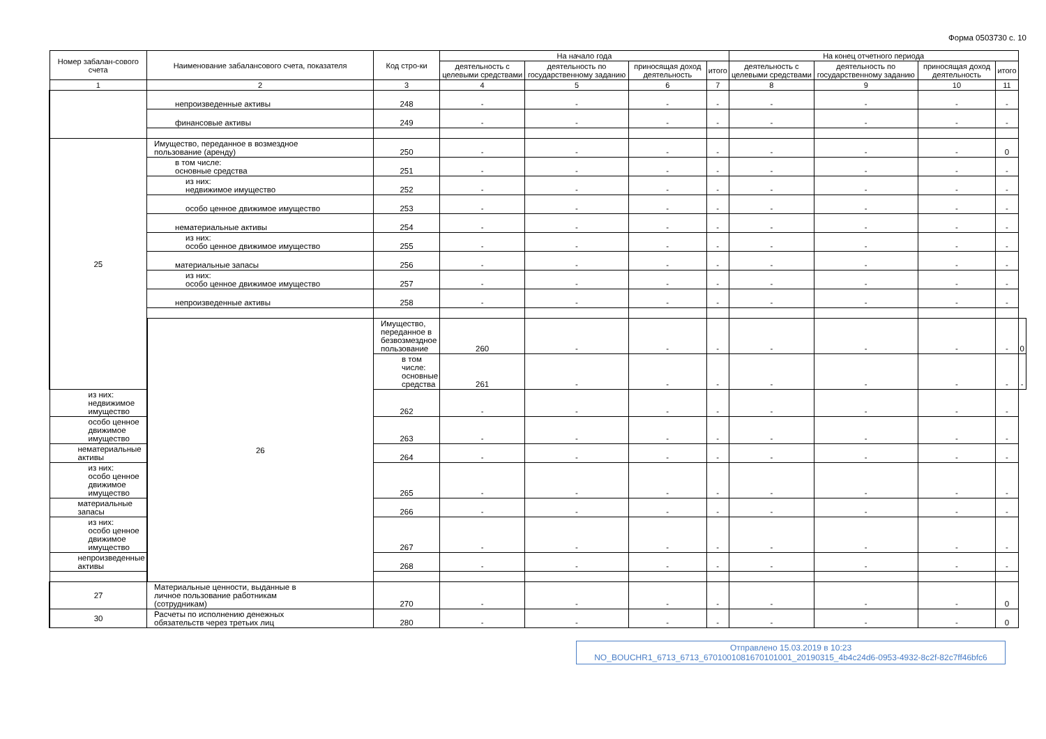Форма 0503730 с. 10
| Номер забалан-сового счета | Наименование забалансового счета, показателя | Код стро-ки | На начало года | | | | На конец отчетного периода | | | | |
| --- | --- | --- | --- | --- | --- | --- | --- | --- | --- | --- | --- |
| | | | деятельность с целевыми средствами | деятельность по государственному заданию | приносящая доход деятельность | итого | деятельность с целевыми средствами | деятельность по государственному заданию | приносящая доход деятельность | итого | |
| 1 | 2 | 3 | 4 | 5 | 6 | 7 | 8 | 9 | 10 | 11 | |
| | непроизведенные активы | 248 | - | - | - | - | - | - | - | - | |
| | финансовые активы | 249 | - | - | - | - | - | - | - | - | |
| 25 | Имущество, переданное в возмездное пользование (аренду) | 250 | - | - | - | - | - | - | - | 0 | |
| | в том числе: основные средства | 251 | - | - | - | - | - | - | - | - | |
| | из них: недвижимое имущество | 252 | - | - | - | - | - | - | - | - | |
| | особо ценное движимое имущество | 253 | - | - | - | - | - | - | - | - | |
| | нематериальные активы | 254 | - | - | - | - | - | - | - | - | |
| | из них: особо ценное движимое имущество | 255 | - | - | - | - | - | - | - | - | |
| | материальные запасы | 256 | - | - | - | - | - | - | - | - | |
| | из них: особо ценное движимое имущество | 257 | - | - | - | - | - | - | - | - | |
| | непроизведенные активы | 258 | - | - | - | - | - | - | - | - | |
| | 26 | Имущество, переданное в безвозмездное пользование | 260 | - | - | - | - | - | - | - | 0 |
| | | в том числе: основные средства | 261 | - | - | - | - | - | - | - | - |
| из них: недвижимое имущество | | 262 | - | - | - | - | - | - | - | - | |
| особо ценное движимое имущество | | 263 | - | - | - | - | - | - | - | - | |
| нематериальные активы | | 264 | - | - | - | - | - | - | - | - | |
| из них: особо ценное движимое имущество | | 265 | - | - | - | - | - | - | - | - | |
| материальные запасы | | 266 | - | - | - | - | - | - | - | - | |
| из них: особо ценное движимое имущество | | 267 | - | - | - | - | - | - | - | - | |
| непроизведенные активы | | 268 | - | - | - | - | - | - | - | - | |
| 27 | Материальные ценности, выданные в личное пользование работникам (сотрудникам) | 270 | - | - | - | - | - | - | - | 0 | |
| 30 | Расчеты по исполнению денежных обязательств через третьих лиц | 280 | - | - | - | - | - | - | - | 0 | |
Отправлено 15.03.2019 в 10:23
NO_BOUCHR1_6713_6713_6701001081670101001_20190315_4b4c24d6-0953-4932-8c2f-82c7ff46bfc6